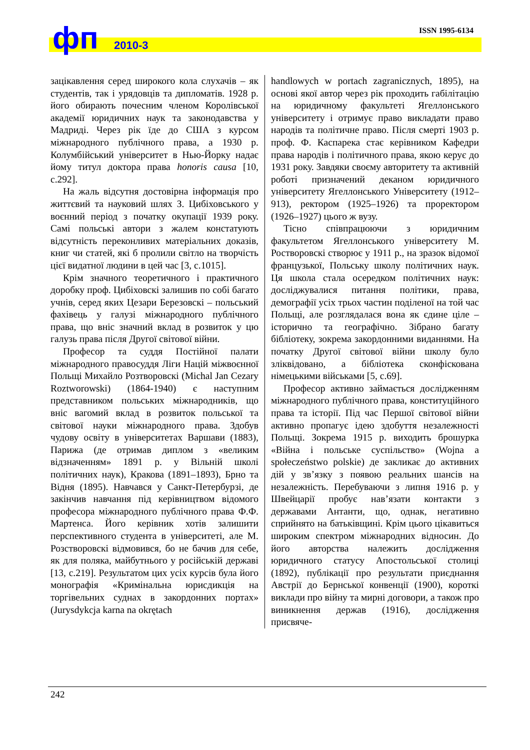фп 2010-3
ISSN 1995-6134
зацікавлення серед широкого кола слухачів – як студентів, так і урядовців та дипломатів. 1928 р. його обирають почесним членом Королівської академії юридичних наук та законодавства у Мадриді. Через рік їде до США з курсом міжнародного публічного права, а 1930 р. Колумбійський університет в Нью-Йорку надає йому титул доктора права honoris causa [10, с.292].
На жаль відсутня достовірна інформація про життєвий та науковий шлях З. Цибіховського у воєнний період з початку окупації 1939 року. Самі польські автори з жалем констатують відсутність переконливих матеріальних доказів, книг чи статей, які б пролили світло на творчість цієї видатної людини в цей час [3, с.1015].
Крім значного теоретичного і практичного доробку проф. Цибіховскі залишив по собі багато учнів, серед яких Цезари Березовскі – польський фахівець у галузі міжнародного публічного права, що вніс значний вклад в розвиток у цю галузь права після Другої світової війни.
Професор та суддя Постійної палати міжнародного правосуддя Ліги Націй міжвоєнної Польщі Михайло Розтворовскі (Michal Jan Cezary Roztworowski) (1864-1940) є наступним представником польських міжнародників, що вніс вагомий вклад в розвиток польської та світової науки міжнародного права. Здобув чудову освіту в університетах Варшави (1883), Парижа (де отримав диплом з «великим відзначенням» 1891 р. у Вільній школі політичних наук), Кракова (1891–1893), Брно та Відня (1895). Навчався у Санкт-Петербурзі, де закінчив навчання під керівництвом відомого професора міжнародного публічного права Ф.Ф. Мартенса. Його керівник хотів залишити перспективного студента в університеті, але М. Розстворовскі відмовився, бо не бачив для себе, як для поляка, майбутнього у російській державі [13, с.219]. Результатом цих усіх курсів була його монографія «Кримінальна юрисдикція на торгівельних суднах в закордонних портах» (Jurysdykcja karna na okrętach
handlowych w portach zagranicznych, 1895), на основі якої автор через рік проходить габілітацію на юридичному факультеті Ягеллонського університету і отримує право викладати право народів та політичне право. Після смерті 1903 р. проф. Ф. Каспарека стає керівником Кафедри права народів і політичного права, якою керує до 1931 року. Завдяки своєму авторитету та активній роботі призначений деканом юридичного університету Ягеллонського Університету (1912–913), ректором (1925–1926) та проректором (1926–1927) цього ж вузу.
Тісно співпрацюючи з юридичним факультетом Ягеллонського університету М. Ростворовскі створює у 1911 р., на зразок відомої французької, Польську школу політичних наук. Ця школа стала осередком політичних наук: досліджувалися питання політики, права, демографії усіх трьох частин поділеної на той час Польщі, але розглядалася вона як єдине ціле – історично та географічно. Зібрано багату бібліотеку, зокрема закордонними виданнями. На початку Другої світової війни школу було зліквідовано, а бібліотека сконфіскована німецькими військами [5, с.69].
Професор активно займається дослідженням міжнародного публічного права, конституційного права та історії. Під час Першої світової війни активно пропагує ідею здобуття незалежності Польщі. Зокрема 1915 р. виходить брошурка «Війна і польське суспільство» (Wojna a społeczeństwo polskie) де закликає до активних дій у зв’язку з появою реальних шансів на незалежність. Перебуваючи з липня 1916 р. у Швейцарії пробує нав’язати контакти з державами Антанти, що, однак, негативно сприйнято на батьківщині. Крім цього цікавиться широким спектром міжнародних відносин. До його авторства належить дослідження юридичного статусу Апостольської столиці (1892), публікації про результати приєднання Австрії до Бернської конвенції (1900), короткі виклади про війну та мирні договори, а також про виникнення держав (1916), дослідження присвяче-
242